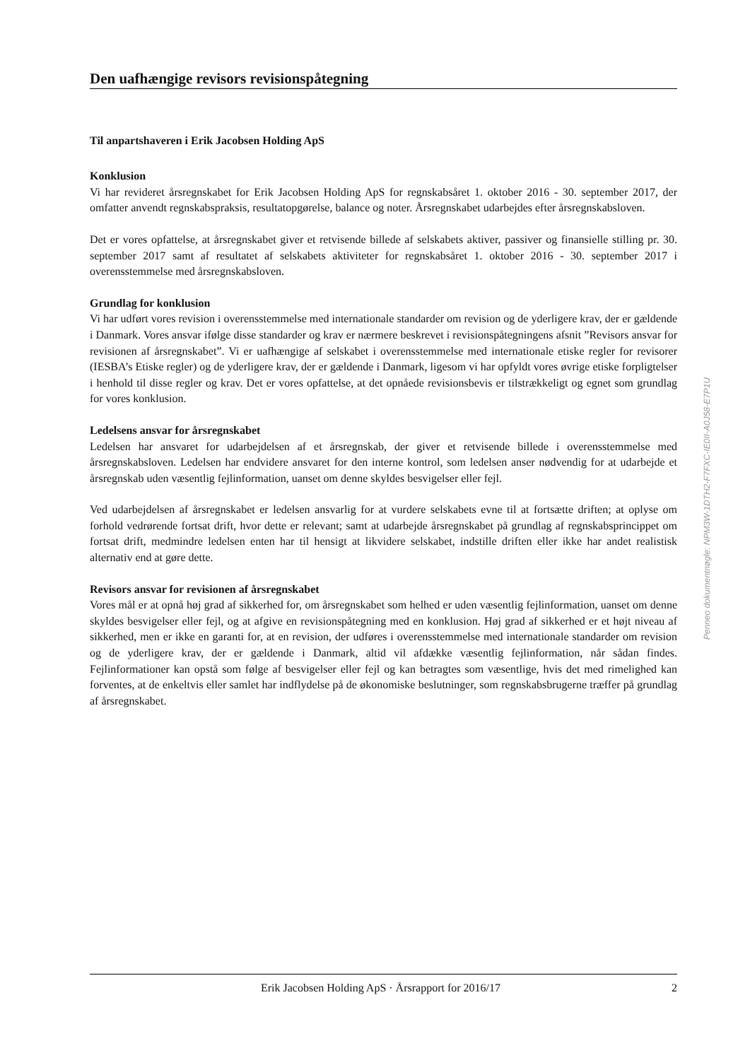Den uafhængige revisors revisionspåtegning
Til anpartshaveren i Erik Jacobsen Holding ApS
Konklusion
Vi har revideret årsregnskabet for Erik Jacobsen Holding ApS for regnskabsåret 1. oktober 2016 - 30. september 2017, der omfatter anvendt regnskabspraksis, resultatopgørelse, balance og noter. Årsregnskabet udarbejdes efter årsregnskabsloven.
Det er vores opfattelse, at årsregnskabet giver et retvisende billede af selskabets aktiver, passiver og finansielle stilling pr. 30. september 2017 samt af resultatet af selskabets aktiviteter for regnskabsåret 1. oktober 2016 - 30. september 2017 i overensstemmelse med årsregnskabsloven.
Grundlag for konklusion
Vi har udført vores revision i overensstemmelse med internationale standarder om revision og de yderligere krav, der er gældende i Danmark. Vores ansvar ifølge disse standarder og krav er nærmere beskrevet i revisionspåtegningens afsnit ”Revisors ansvar for revisionen af årsregnskabet”. Vi er uafhængige af selskabet i overensstemmelse med internationale etiske regler for revisorer (IESBA’s Etiske regler) og de yderligere krav, der er gældende i Danmark, ligesom vi har opfyldt vores øvrige etiske forpligtelser i henhold til disse regler og krav. Det er vores opfattelse, at det opnåede revisionsbevis er tilstrækkeligt og egnet som grundlag for vores konklusion.
Ledelsens ansvar for årsregnskabet
Ledelsen har ansvaret for udarbejdelsen af et årsregnskab, der giver et retvisende billede i overensstemmelse med årsregnskabsloven. Ledelsen har endvidere ansvaret for den interne kontrol, som ledelsen anser nødvendig for at udarbejde et årsregnskab uden væsentlig fejlinformation, uanset om denne skyldes besvigelser eller fejl.
Ved udarbejdelsen af årsregnskabet er ledelsen ansvarlig for at vurdere selskabets evne til at fortsætte driften; at oplyse om forhold vedrørende fortsat drift, hvor dette er relevant; samt at udarbejde årsregnskabet på grundlag af regnskabsprincippet om fortsat drift, medmindre ledelsen enten har til hensigt at likvidere selskabet, indstille driften eller ikke har andet realistisk alternativ end at gøre dette.
Revisors ansvar for revisionen af årsregnskabet
Vores mål er at opnå høj grad af sikkerhed for, om årsregnskabet som helhed er uden væsentlig fejlinformation, uanset om denne skyldes besvigelser eller fejl, og at afgive en revisionspåtegning med en konklusion. Høj grad af sikkerhed er et højt niveau af sikkerhed, men er ikke en garanti for, at en revision, der udføres i overensstemmelse med internationale standarder om revision og de yderligere krav, der er gældende i Danmark, altid vil afdække væsentlig fejlinformation, når sådan findes. Fejlinformationer kan opstå som følge af besvigelser eller fejl og kan betragtes som væsentlige, hvis det med rimelighed kan forventes, at de enkeltvis eller samlet har indflydelse på de økonomiske beslutninger, som regnskabsbrugerne træffer på grundlag af årsregnskabet.
Penneo dokumentnøgle: NPM3W-1DTH2-F7FXC-IE0II-A0J58-E7P1U
Erik Jacobsen Holding ApS · Årsrapport for 2016/17 2